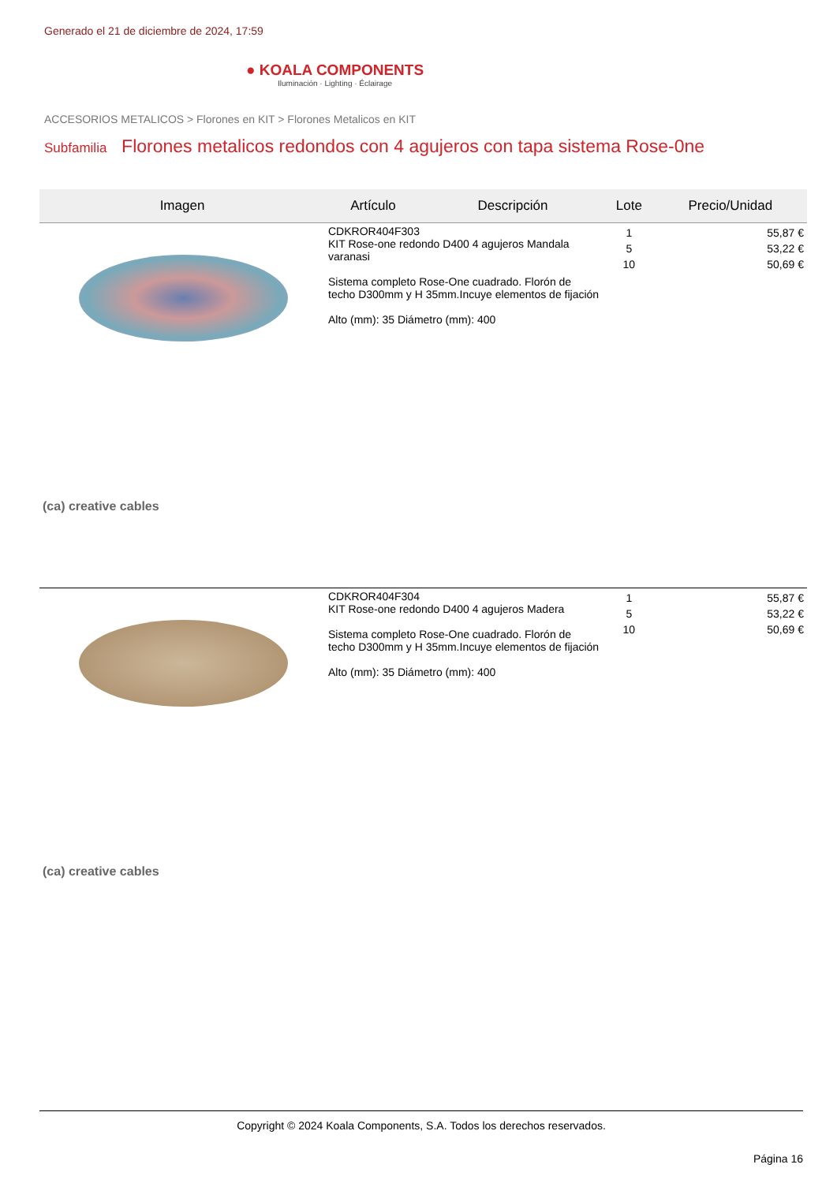Generado el 21 de diciembre de 2024, 17:59
● KOALA COMPONENTS
Iluminación · Lighting · Éclairage
ACCESORIOS METALICOS > Florones en KIT > Florones Metalicos en KIT
Subfamilia Florones metalicos redondos con 4 agujeros con tapa sistema Rose-0ne
| Imagen | Artículo | Descripción | Lote | Precio/Unidad |
| --- | --- | --- | --- | --- |
| (ca) creative cables | CDKROR404F303 KIT Rose-one redondo D400 4 agujeros Mandala varanasi Sistema completo Rose-One cuadrado. Florón de techo D300mm y H 35mm.Incuye elementos de fijación Alto (mm): 35 Diámetro (mm): 400 | | 1 5 10 | 55,87 € 53,22 € 50,69 € |
| (ca) creative cables | CDKROR404F304 KIT Rose-one redondo D400 4 agujeros Madera Sistema completo Rose-One cuadrado. Florón de techo D300mm y H 35mm.Incuye elementos de fijación Alto (mm): 35 Diámetro (mm): 400 | | 1 5 10 | 55,87 € 53,22 € 50,69 € |
Copyright © 2024 Koala Components, S.A. Todos los derechos reservados.
Página 16